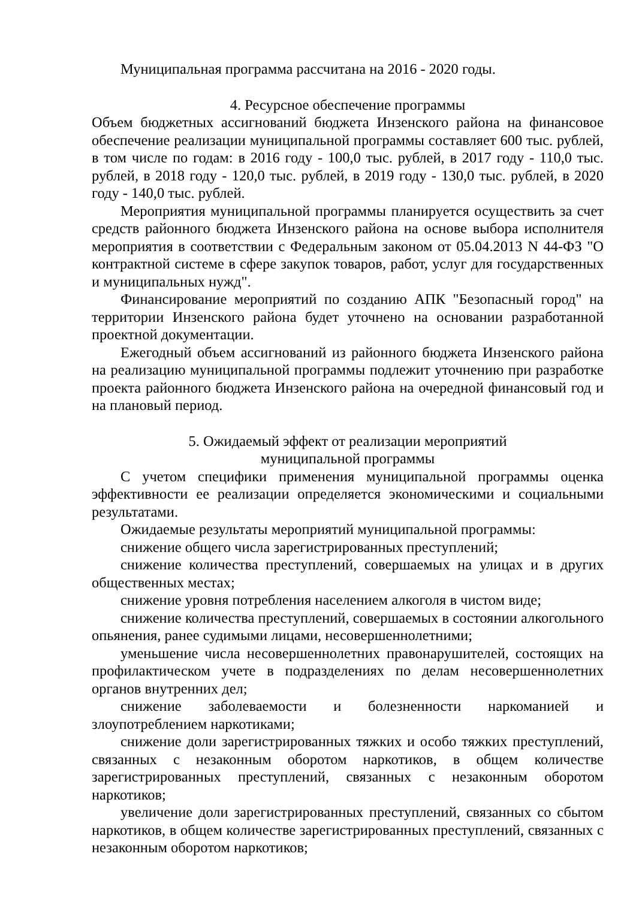Муниципальная программа рассчитана на 2016 - 2020 годы.
4. Ресурсное обеспечение программы
Объем бюджетных ассигнований бюджета Инзенского района на финансовое обеспечение реализации муниципальной программы составляет 600 тыс. рублей, в том числе по годам: в 2016 году - 100,0 тыс. рублей, в 2017 году - 110,0 тыс. рублей, в 2018 году - 120,0 тыс. рублей, в 2019 году - 130,0 тыс. рублей, в 2020 году - 140,0 тыс. рублей.
Мероприятия муниципальной программы планируется осуществить за счет средств районного бюджета Инзенского района на основе выбора исполнителя мероприятия в соответствии с Федеральным законом от 05.04.2013 N 44-ФЗ "О контрактной системе в сфере закупок товаров, работ, услуг для государственных и муниципальных нужд".
Финансирование мероприятий по созданию АПК "Безопасный город" на территории Инзенского района будет уточнено на основании разработанной проектной документации.
Ежегодный объем ассигнований из районного бюджета Инзенского района на реализацию муниципальной программы подлежит уточнению при разработке проекта районного бюджета Инзенского района на очередной финансовый год и на плановый период.
5. Ожидаемый эффект от реализации мероприятий
муниципальной программы
С учетом специфики применения муниципальной программы оценка эффективности ее реализации определяется экономическими и социальными результатами.
Ожидаемые результаты мероприятий муниципальной программы:
снижение общего числа зарегистрированных преступлений;
снижение количества преступлений, совершаемых на улицах и в других общественных местах;
снижение уровня потребления населением алкоголя в чистом виде;
снижение количества преступлений, совершаемых в состоянии алкогольного опьянения, ранее судимыми лицами, несовершеннолетними;
уменьшение числа несовершеннолетних правонарушителей, состоящих на профилактическом учете в подразделениях по делам несовершеннолетних органов внутренних дел;
снижение заболеваемости и болезненности наркоманией и злоупотреблением наркотиками;
снижение доли зарегистрированных тяжких и особо тяжких преступлений, связанных с незаконным оборотом наркотиков, в общем количестве зарегистрированных преступлений, связанных с незаконным оборотом наркотиков;
увеличение доли зарегистрированных преступлений, связанных со сбытом наркотиков, в общем количестве зарегистрированных преступлений, связанных с незаконным оборотом наркотиков;